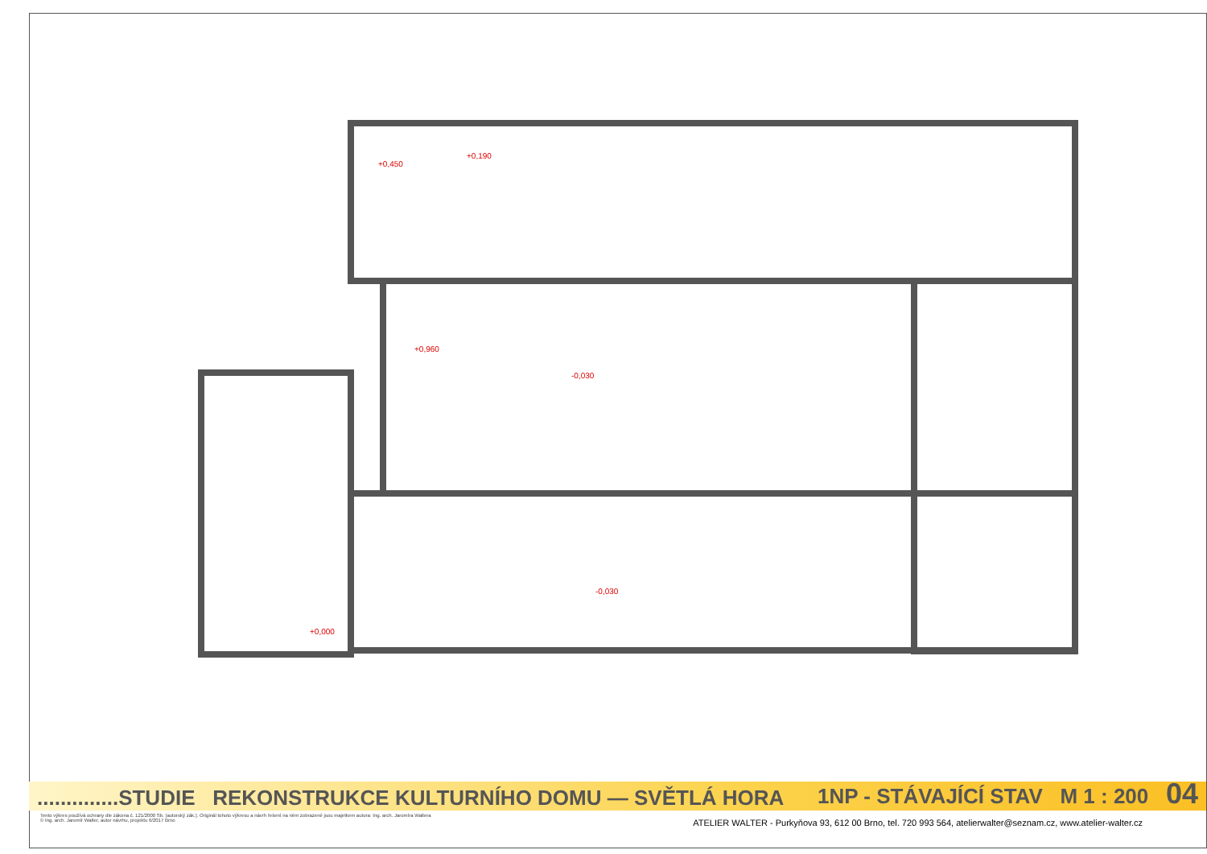+0,450
+0,190
+0,960
-0,030
-0,030
+0,000
..............STUDIE REKONSTRUKCE KULTURNÍHO DOMU — SVĚTLÁ HORA 1NP - STÁVAJÍCÍ STAV M 1 : 200 04
Tento výkres používá ochrany dle zákona č. 121/2000 Sb. (autorský zák.). Originál tohoto výkresu a návrh řešení na něm zobrazené jsou majetkem autora: Ing. arch. Jaromíra Waltera
© Ing. arch. Jaromír Walter, autor návrhu, projektu 6/2017 Brno
ATELIER WALTER - Purkyňova 93, 612 00 Brno, tel. 720 993 564, atelierwalter@seznam.cz, www.atelier-walter.cz